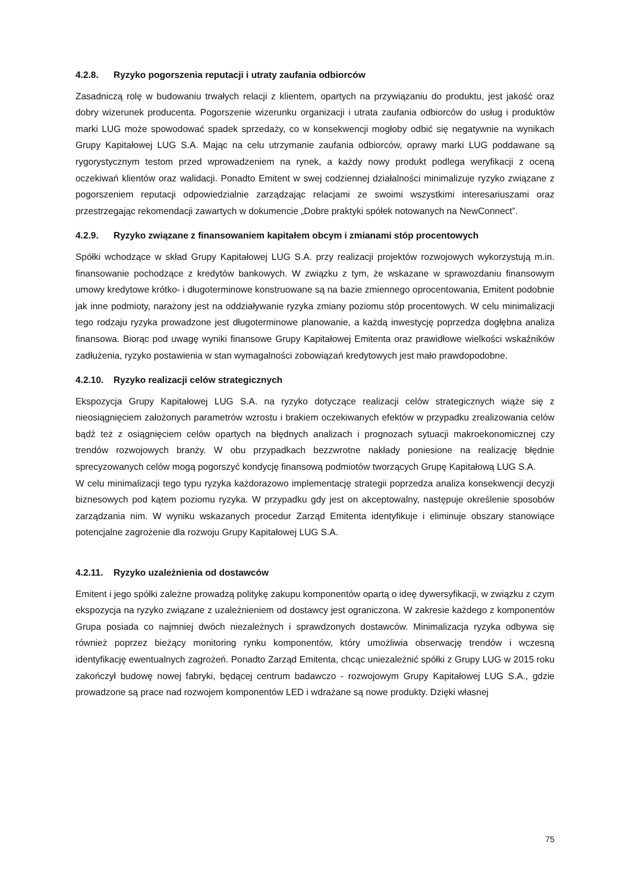4.2.8. Ryzyko pogorszenia reputacji i utraty zaufania odbiorców
Zasadniczą rolę w budowaniu trwałych relacji z klientem, opartych na przywiązaniu do produktu, jest jakość oraz dobry wizerunek producenta. Pogorszenie wizerunku organizacji i utrata zaufania odbiorców do usług i produktów marki LUG może spowodować spadek sprzedaży, co w konsekwencji mogłoby odbić się negatywnie na wynikach Grupy Kapitałowej LUG S.A. Mając na celu utrzymanie zaufania odbiorców, oprawy marki LUG poddawane są rygorystycznym testom przed wprowadzeniem na rynek, a każdy nowy produkt podlega weryfikacji z oceną oczekiwań klientów oraz walidacji. Ponadto Emitent w swej codziennej działalności minimalizuje ryzyko związane z pogorszeniem reputacji odpowiedzialnie zarządzając relacjami ze swoimi wszystkimi interesariuszami oraz przestrzegając rekomendacji zawartych w dokumencie „Dobre praktyki spółek notowanych na NewConnect”.
4.2.9. Ryzyko związane z finansowaniem kapitałem obcym i zmianami stóp procentowych
Spółki wchodzące w skład Grupy Kapitałowej LUG S.A. przy realizacji projektów rozwojowych wykorzystują m.in. finansowanie pochodzące z kredytów bankowych. W związku z tym, że wskazane w sprawozdaniu finansowym umowy kredytowe krótko- i długoterminowe konstruowane są na bazie zmiennego oprocentowania, Emitent podobnie jak inne podmioty, narażony jest na oddziaływanie ryzyka zmiany poziomu stóp procentowych. W celu minimalizacji tego rodzaju ryzyka prowadzone jest długoterminowe planowanie, a każdą inwestycję poprzedza dogłębna analiza finansowa. Biorąc pod uwagę wyniki finansowe Grupy Kapitałowej Emitenta oraz prawidłowe wielkości wskaźników zadłużenia, ryzyko postawienia w stan wymagalności zobowiązań kredytowych jest mało prawdopodobne.
4.2.10. Ryzyko realizacji celów strategicznych
Ekspozycja Grupy Kapitałowej LUG S.A. na ryzyko dotyczące realizacji celów strategicznych wiąże się z nieosiągnięciem założonych parametrów wzrostu i brakiem oczekiwanych efektów w przypadku zrealizowania celów bądź też z osiągnięciem celów opartych na błędnych analizach i prognozach sytuacji makroekonomicznej czy trendów rozwojowych branży. W obu przypadkach bezzwrotne nakłady poniesione na realizację błędnie sprecyzowanych celów mogą pogorszyć kondycję finansową podmiotów tworzących Grupę Kapitałową LUG S.A.
W celu minimalizacji tego typu ryzyka każdorazowo implementację strategii poprzedza analiza konsekwencji decyzji biznesowych pod kątem poziomu ryzyka. W przypadku gdy jest on akceptowalny, następuje określenie sposobów zarządzania nim. W wyniku wskazanych procedur Zarząd Emitenta identyfikuje i eliminuje obszary stanowiące potencjalne zagrożenie dla rozwoju Grupy Kapitałowej LUG S.A.
4.2.11. Ryzyko uzależnienia od dostawców
Emitent i jego spółki zależne prowadzą politykę zakupu komponentów opartą o ideę dywersyfikacji, w związku z czym ekspozycja na ryzyko związane z uzależnieniem od dostawcy jest ograniczona. W zakresie każdego z komponentów Grupa posiada co najmniej dwóch niezależnych i sprawdzonych dostawców. Minimalizacja ryzyka odbywa się również poprzez bieżący monitoring rynku komponentów, który umożliwia obserwację trendów i wczesną identyfikację ewentualnych zagrożeń. Ponadto Zarząd Emitenta, chcąc uniezależnić spółki z Grupy LUG w 2015 roku zakończył budowę nowej fabryki, będącej centrum badawczo - rozwojowym Grupy Kapitałowej LUG S.A., gdzie prowadzone są prace nad rozwojem komponentów LED i wdrażane są nowe produkty. Dzięki własnej
75